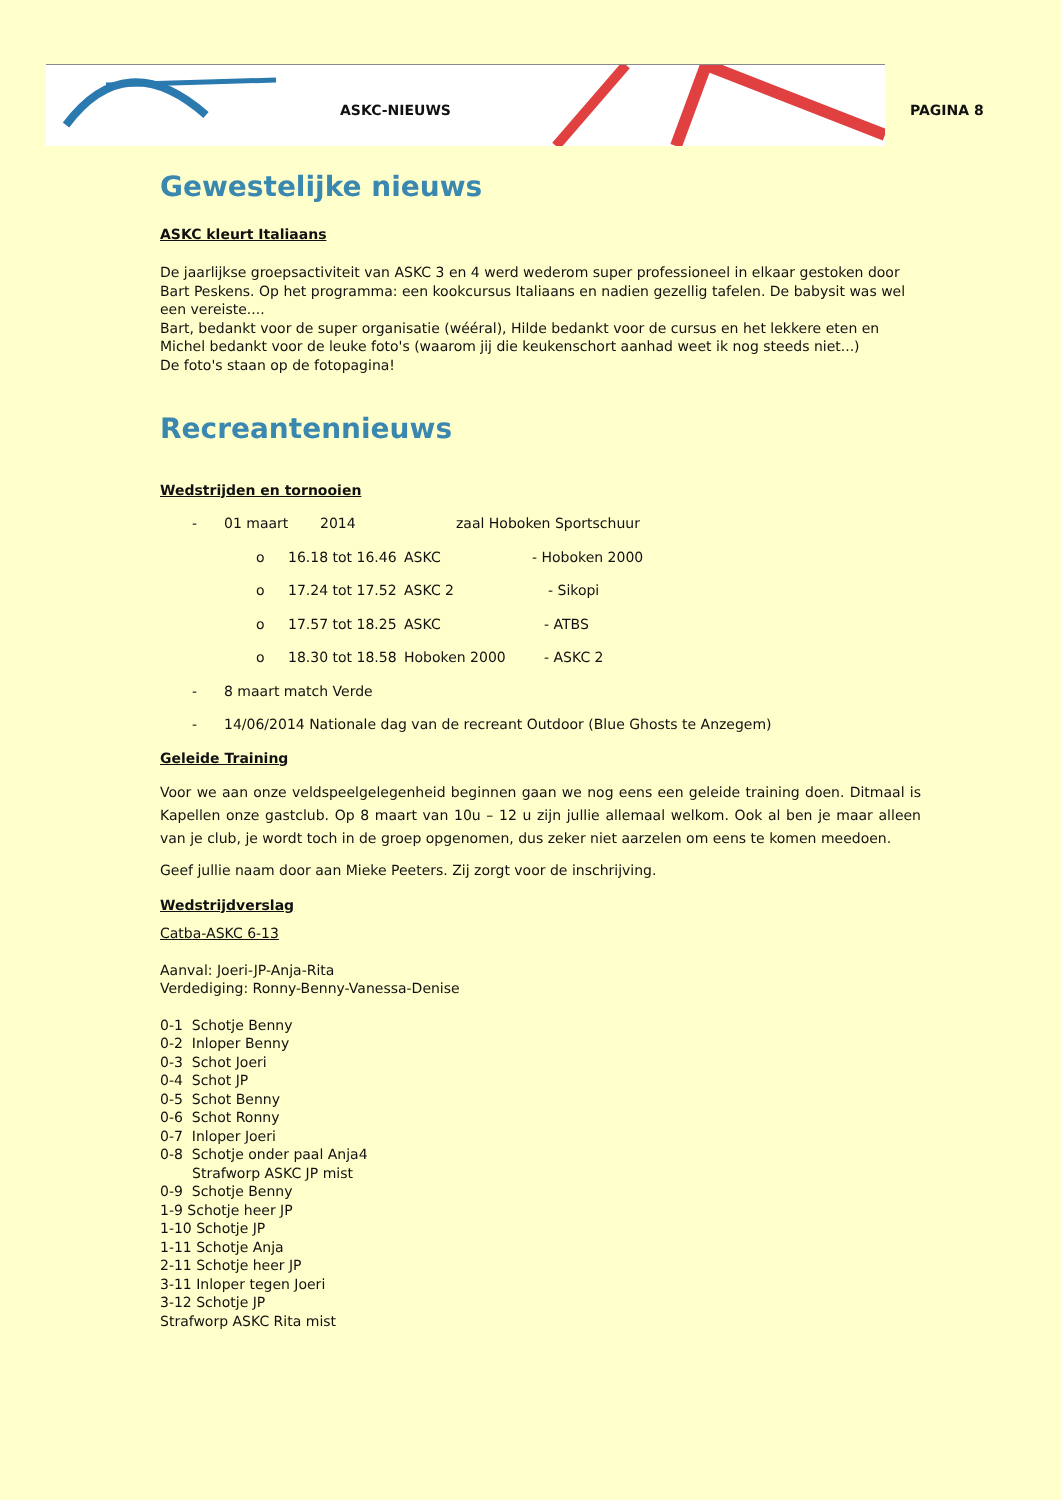ASKC-NIEUWS PAGINA 8
Gewestelijke nieuws
ASKC kleurt Italiaans
De jaarlijkse groepsactiviteit van ASKC 3 en 4 werd wederom super professioneel in elkaar gestoken door Bart Peskens. Op het programma: een kookcursus Italiaans en nadien gezellig tafelen. De babysit was wel een vereiste....
Bart, bedankt voor de super organisatie (wééral), Hilde bedankt voor de cursus en het lekkere eten en Michel bedankt voor de leuke foto's (waarom jij die keukenschort aanhad weet ik nog steeds niet...)
De foto's staan op de fotopagina!
Recreantennieuws
Wedstrijden en tornooien
- 01 maart 2014 zaal Hoboken Sportschuur
o 16.18 tot 16.46 ASKC - Hoboken 2000
o 17.24 tot 17.52 ASKC 2 - Sikopi
o 17.57 tot 18.25 ASKC - ATBS
o 18.30 tot 18.58 Hoboken 2000 - ASKC 2
- 8 maart match Verde
- 14/06/2014 Nationale dag van de recreant Outdoor (Blue Ghosts te Anzegem)
Geleide Training
Voor we aan onze veldspeelgelegenheid beginnen gaan we nog eens een geleide training doen. Ditmaal is Kapellen onze gastclub. Op 8 maart van 10u – 12 u zijn jullie allemaal welkom. Ook al ben je maar alleen van je club, je wordt toch in de groep opgenomen, dus zeker niet aarzelen om eens te komen meedoen.
Geef jullie naam door aan Mieke Peeters. Zij zorgt voor de inschrijving.
Wedstrijdverslag
Catba-ASKC 6-13
Aanval: Joeri-JP-Anja-Rita
Verdediging: Ronny-Benny-Vanessa-Denise
0-1 Schotje Benny
0-2 Inloper Benny
0-3 Schot Joeri
0-4 Schot JP
0-5 Schot Benny
0-6 Schot Ronny
0-7 Inloper Joeri
0-8 Schotje onder paal Anja4
Strafworp ASKC JP mist
0-9 Schotje Benny
1-9 Schotje heer JP
1-10 Schotje JP
1-11 Schotje Anja
2-11 Schotje heer JP
3-11 Inloper tegen Joeri
3-12 Schotje JP
Strafworp ASKC Rita mist